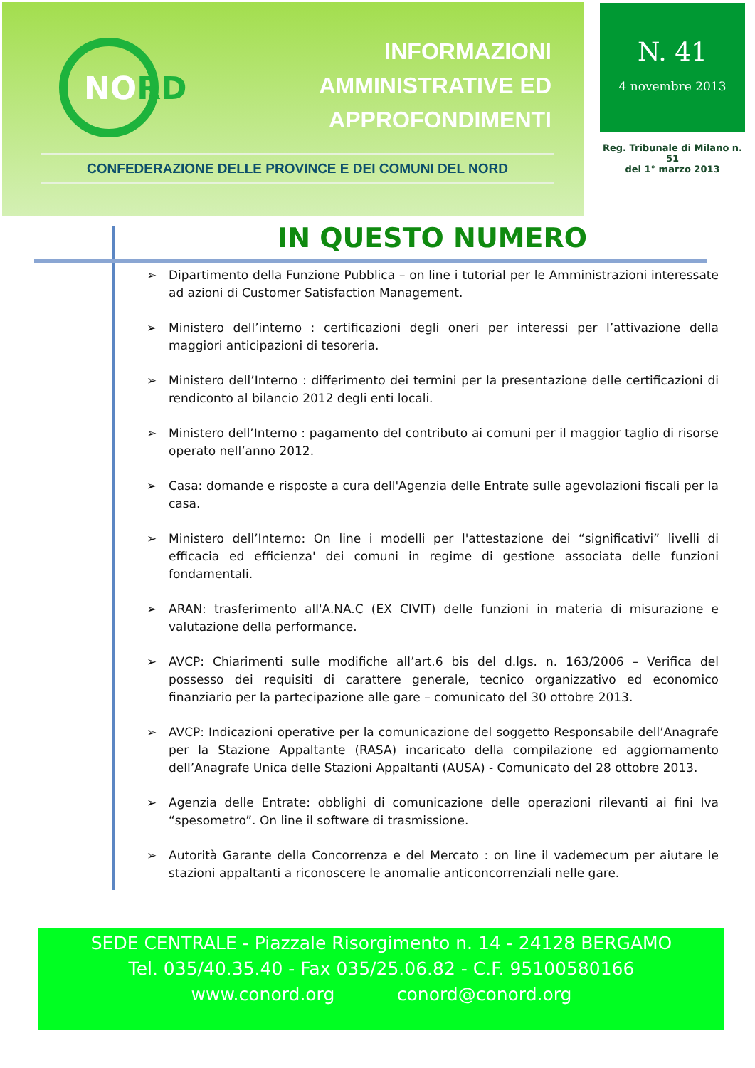NORD
INFORMAZIONI
AMMINISTRATIVE ED
APPROFONDIMENTI
CONFEDERAZIONE DELLE PROVINCE E DEI COMUNI DEL NORD
N. 41
4 novembre 2013
Reg. Tribunale di Milano n. 51
del 1° marzo 2013
IN QUESTO NUMERO
➢ Dipartimento della Funzione Pubblica – on line i tutorial per le Amministrazioni interessate ad azioni di Customer Satisfaction Management.
➢ Ministero dell’interno : certificazioni degli oneri per interessi per l’attivazione della maggiori anticipazioni di tesoreria.
➢ Ministero dell’Interno : differimento dei termini per la presentazione delle certificazioni di rendiconto al bilancio 2012 degli enti locali.
➢ Ministero dell’Interno : pagamento del contributo ai comuni per il maggior taglio di risorse operato nell’anno 2012.
➢ Casa: domande e risposte a cura dell'Agenzia delle Entrate sulle agevolazioni fiscali per la casa.
➢ Ministero dell’Interno: On line i modelli per l'attestazione dei “significativi” livelli di efficacia ed efficienza' dei comuni in regime di gestione associata delle funzioni fondamentali.
➢ ARAN: trasferimento all'A.NA.C (EX CIVIT) delle funzioni in materia di misurazione e valutazione della performance.
➢ AVCP: Chiarimenti sulle modifiche all’art.6 bis del d.lgs. n. 163/2006 – Verifica del possesso dei requisiti di carattere generale, tecnico organizzativo ed economico finanziario per la partecipazione alle gare – comunicato del 30 ottobre 2013.
➢ AVCP: Indicazioni operative per la comunicazione del soggetto Responsabile dell’Anagrafe per la Stazione Appaltante (RASA) incaricato della compilazione ed aggiornamento dell’Anagrafe Unica delle Stazioni Appaltanti (AUSA) - Comunicato del 28 ottobre 2013.
➢ Agenzia delle Entrate: obblighi di comunicazione delle operazioni rilevanti ai fini Iva “spesometro”. On line il software di trasmissione.
➢ Autorità Garante della Concorrenza e del Mercato : on line il vademecum per aiutare le stazioni appaltanti a riconoscere le anomalie anticoncorrenziali nelle gare.
SEDE CENTRALE - Piazzale Risorgimento n. 14 - 24128 BERGAMO
Tel. 035/40.35.40 - Fax 035/25.06.82 - C.F. 95100580166
www.conord.org conord@conord.org